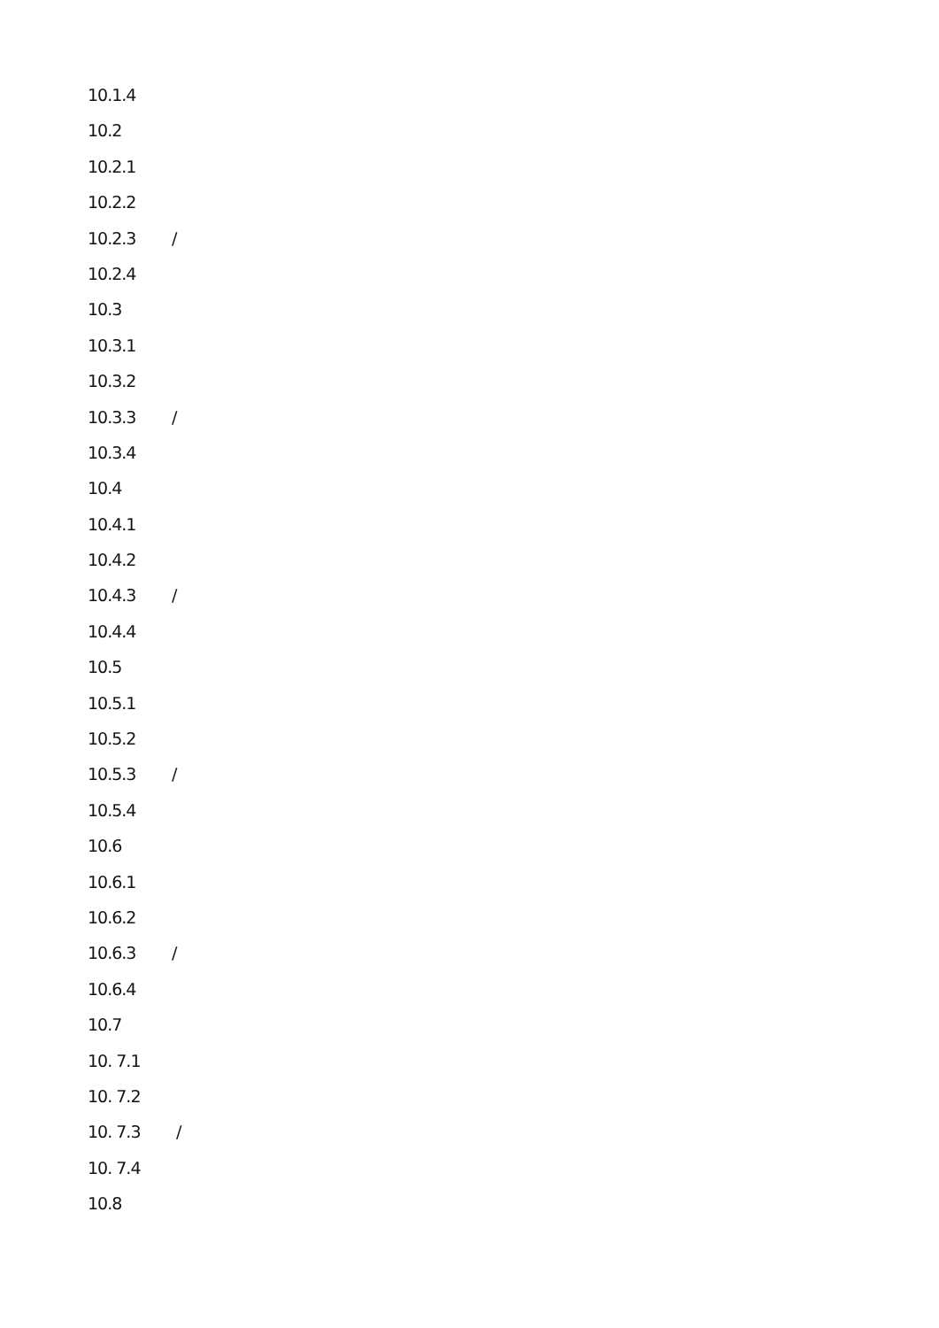10.1.4
10.2
10.2.1
10.2.2
10.2.3 /
10.2.4
10.3
10.3.1
10.3.2
10.3.3 /
10.3.4
10.4
10.4.1
10.4.2
10.4.3 /
10.4.4
10.5
10.5.1
10.5.2
10.5.3 /
10.5.4
10.6
10.6.1
10.6.2
10.6.3 /
10.6.4
10.7
10. 7.1
10. 7.2
10. 7.3 /
10. 7.4
10.8